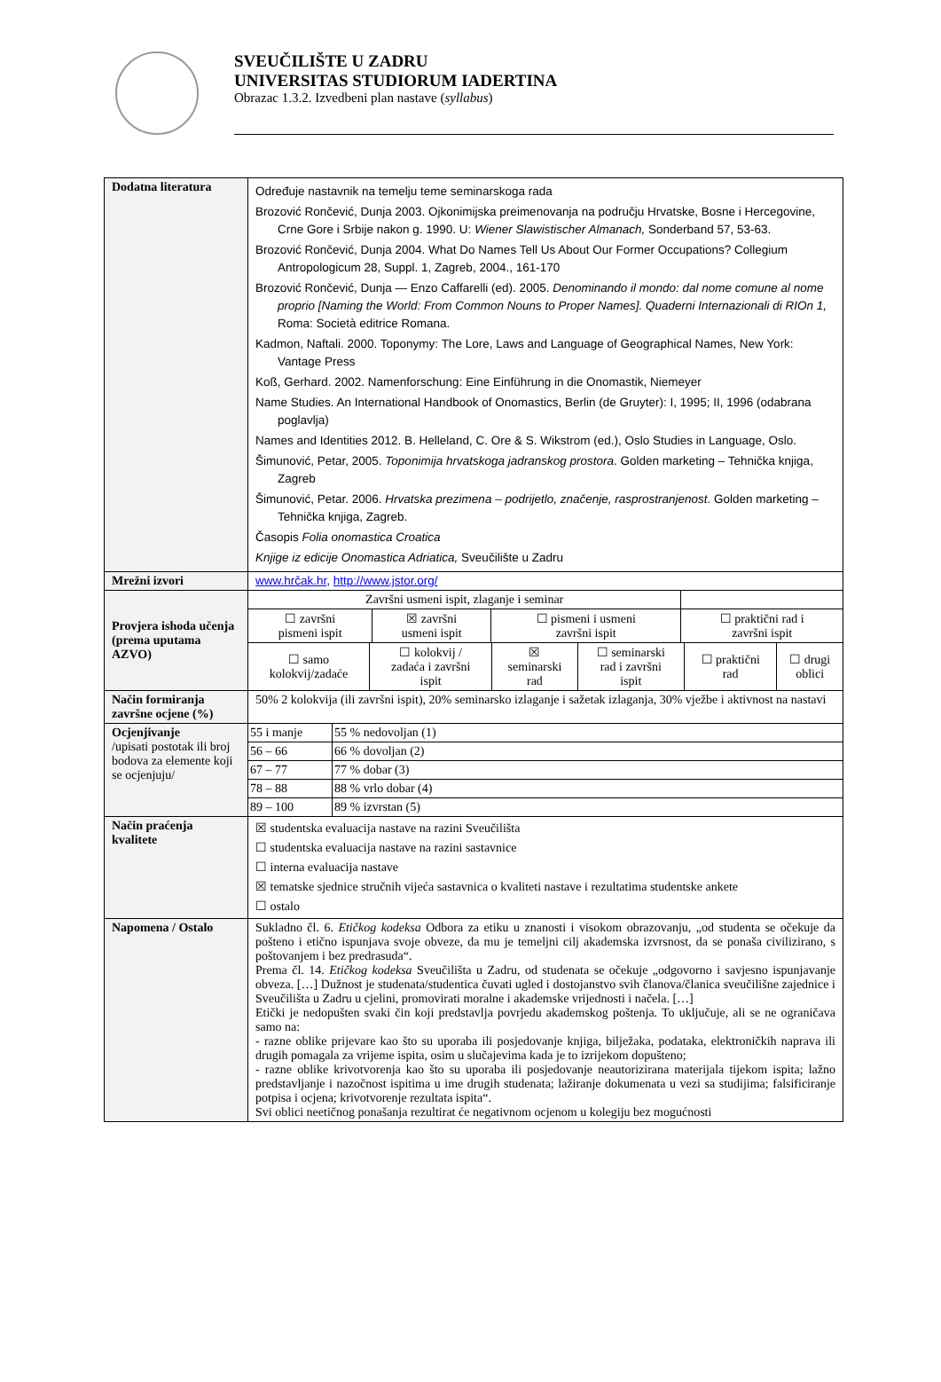SVEUČILIŠTE U ZADRU
UNIVERSITAS STUDIORUM IADERTINA
Obrazac 1.3.2. Izvedbeni plan nastave (syllabus)
| Dodatna literatura | Određuje nastavnik na temelju teme seminarskoga rada Brozović Rončević, Dunja 2003. Ojkonimijska preimenovanja na području Hrvatske, Bosne i Hercegovine, Crne Gore i Srbije nakon g. 1990. U: Wiener Slawistischer Almanach, Sonderband 57, 53-63. Brozović Rončević, Dunja 2004. What Do Names Tell Us About Our Former Occupations? Collegium Antropologicum 28, Suppl. 1, Zagreb, 2004., 161-170 Brozović Rončević, Dunja — Enzo Caffarelli (ed). 2005. Denominando il mondo: dal nome comune al nome proprio [Naming the World: From Common Nouns to Proper Names]. Quaderni Internazionali di RIOn 1, Roma: Società editrice Romana. Kadmon, Naftali. 2000. Toponymy: The Lore, Laws and Language of Geographical Names, New York: Vantage Press Koß, Gerhard. 2002. Namenforschung: Eine Einführung in die Onomastik, Niemeyer Name Studies. An International Handbook of Onomastics, Berlin (de Gruyter): I, 1995; II, 1996 (odabrana poglavlja) Names and Identities 2012. B. Helleland, C. Ore & S. Wikstrom (ed.), Oslo Studies in Language, Oslo. Šimunović, Petar, 2005. Toponimija hrvatskoga jadranskog prostora . Golden marketing – Tehnička knjiga, Zagreb Šimunović, Petar. 2006. Hrvatska prezimena – podrijetlo, značenje, rasprostranjenost . Golden marketing – Tehnička knjiga, Zagreb. Časopis Folia onomastica Croatica Knjige iz edicije Onomastica Adriatica, Sveučilište u Zadru |
| Mrežni izvori | www.hrčak.hr , http://www.jstor.org/ |
| Provjera ishoda učenja (prema uputama AZVO) | / Završni usmeni ispit, zlaganje i seminar / / / / / ☐ završni pismeni ispit / ☒ završni usmeni ispit / ☐ pismeni i usmeni završni ispit / ☐ praktični rad i završni ispit / / ☐ samo kolokvij/zadaće / ☐ kolokvij / zadaća i završni ispit / ☒ seminarski rad / ☐ seminarski rad i završni ispit / ☐ praktični rad / ☐ drugi oblici / |
| Način formiranja završne ocjene (%) | 50% 2 kolokvija (ili završni ispit), 20% seminarsko izlaganje i sažetak izlaganja, 30% vježbe i aktivnost na nastavi |
| Ocjenjivanje /upisati postotak ili broj bodova za elemente koji se ocjenjuju/ | / 55 i manje / 55 % nedovoljan (1) / / 56 – 66 / 66 % dovoljan (2) / / 67 – 77 / 77 % dobar (3) / / 78 – 88 / 88 % vrlo dobar (4) / / 89 – 100 / 89 % izvrstan (5) / |
| Način praćenja kvalitete | ☒ studentska evaluacija nastave na razini Sveučilišta ☐ studentska evaluacija nastave na razini sastavnice ☐ interna evaluacija nastave ☒ tematske sjednice stručnih vijeća sastavnica o kvaliteti nastave i rezultatima studentske ankete ☐ ostalo |
| Napomena / Ostalo | Sukladno čl. 6. Etičkog kodeksa Odbora za etiku u znanosti i visokom obrazovanju, „od studenta se očekuje da pošteno i etično ispunjava svoje obveze, da mu je temeljni cilj akademska izvrsnost, da se ponaša civilizirano, s poštovanjem i bez predrasuda“. Prema čl. 14. Etičkog kodeksa Sveučilišta u Zadru, od studenata se očekuje „odgovorno i savjesno ispunjavanje obveza. […] Dužnost je studenata/studentica čuvati ugled i dostojanstvo svih članova/članica sveučilišne zajednice i Sveučilišta u Zadru u cjelini, promovirati moralne i akademske vrijednosti i načela. […] Etički je nedopušten svaki čin koji predstavlja povrjedu akademskog poštenja. To uključuje, ali se ne ograničava samo na: - razne oblike prijevare kao što su uporaba ili posjedovanje knjiga, bilježaka, podataka, elektroničkih naprava ili drugih pomagala za vrijeme ispita, osim u slučajevima kada je to izrijekom dopušteno; - razne oblike krivotvorenja kao što su uporaba ili posjedovanje neautorizirana materijala tijekom ispita; lažno predstavljanje i nazočnost ispitima u ime drugih studenata; lažiranje dokumenata u vezi sa studijima; falsificiranje potpisa i ocjena; krivotvorenje rezultata ispita“. Svi oblici neetičnog ponašanja rezultirat će negativnom ocjenom u kolegiju bez mogućnosti |